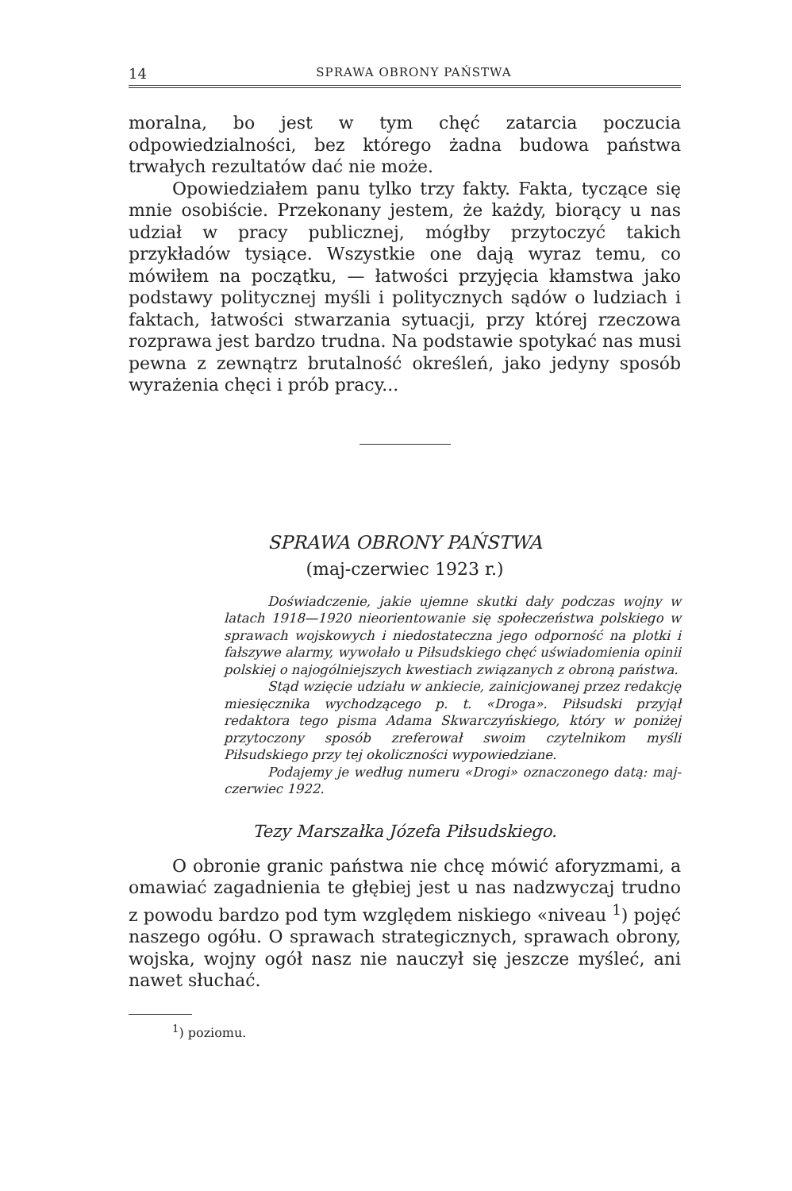14 SPRAWA OBRONY PAŃSTWA
moralna, bo jest w tym chęć zatarcia poczucia odpowiedzialności, bez którego żadna budowa państwa trwałych rezultatów dać nie może.
Opowiedziałem panu tylko trzy fakty. Fakta, tyczące się mnie osobiście. Przekonany jestem, że każdy, biorący u nas udział w pracy publicznej, mógłby przytoczyć takich przykładów tysiące. Wszystkie one dają wyraz temu, co mówiłem na początku, — łatwości przyjęcia kłamstwa jako podstawy politycznej myśli i politycznych sądów o ludziach i faktach, łatwości stwarzania sytuacji, przy której rzeczowa rozprawa jest bardzo trudna. Na podstawie spotykać nas musi pewna z zewnątrz brutalność określeń, jako jedyny sposób wyrażenia chęci i prób pracy...
SPRAWA OBRONY PAŃSTWA
(maj-czerwiec 1923 r.)
Doświadczenie, jakie ujemne skutki dały podczas wojny w latach 1918—1920 nieorientowanie się społeczeństwa polskiego w sprawach wojskowych i niedostateczna jego odporność na plotki i fałszywe alarmy, wywołało u Piłsudskiego chęć uświadomienia opinii polskiej o najogólniejszych kwestiach związanych z obroną państwa.
Stąd wzięcie udziału w ankiecie, zainicjowanej przez redakcję miesięcznika wychodzącego p. t. «Droga». Piłsudski przyjął redaktora tego pisma Adama Skwarczyńskiego, który w poniżej przytoczony sposób zreferował swoim czytelnikom myśli Piłsudskiego przy tej okoliczności wypowiedziane.
Podajemy je według numeru «Drogi» oznaczonego datą: maj-czerwiec 1922.
Tezy Marszałka Józefa Piłsudskiego.
O obronie granic państwa nie chcę mówić aforyzmami, a omawiać zagadnienia te głębiej jest u nas nadzwyczaj trudno z powodu bardzo pod tym względem niskiego «niveau <sup>1</sup>) pojęć naszego ogółu. O sprawach strategicznych, sprawach obrony, wojska, wojny ogół nasz nie nauczył się jeszcze myśleć, ani nawet słuchać.
<sup>1</sup>) poziomu.